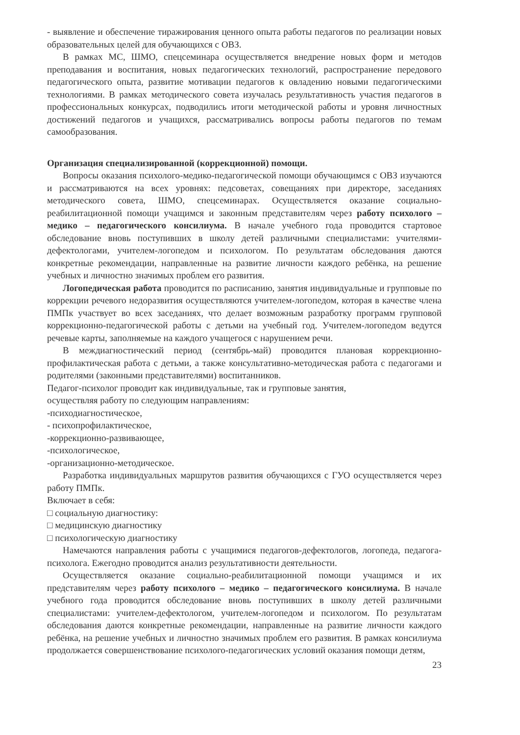- выявление и обеспечение тиражирования ценного опыта работы педагогов по реализации новых образовательных целей для обучающихся с ОВЗ.
В рамках МС, ШМО, спецсеминара осуществляется внедрение новых форм и методов преподавания и воспитания, новых педагогических технологий, распространение передового педагогического опыта, развитие мотивации педагогов к овладению новыми педагогическими технологиями. В рамках методического совета изучалась результативность участия педагогов в профессиональных конкурсах, подводились итоги методической работы и уровня личностных достижений педагогов и учащихся, рассматривались вопросы работы педагогов по темам самообразования.
Организация специализированной (коррекционной) помощи.
Вопросы оказания психолого-медико-педагогической помощи обучающимся с ОВЗ изучаются и рассматриваются на всех уровнях: педсоветах, совещаниях при директоре, заседаниях методического совета, ШМО, спецсеминарах. Осуществляется оказание социально-реабилитационной помощи учащимся и законным представителям через работу психолого – медико – педагогического консилиума. В начале учебного года проводится стартовое обследование вновь поступивших в школу детей различными специалистами: учителями-дефектологами, учителем-логопедом и психологом. По результатам обследования даются конкретные рекомендации, направленные на развитие личности каждого ребёнка, на решение учебных и личностно значимых проблем его развития.
Логопедическая работа проводится по расписанию, занятия индивидуальные и групповые по коррекции речевого недоразвития осуществляются учителем-логопедом, которая в качестве члена ПМПк участвует во всех заседаниях, что делает возможным разработку программ групповой коррекционно-педагогической работы с детьми на учебный год. Учителем-логопедом ведутся речевые карты, заполняемые на каждого учащегося с нарушением речи.
В междиагностический период (сентябрь-май) проводится плановая коррекционно-профилактическая работа с детьми, а также консультативно-методическая работа с педагогами и родителями (законными представителями) воспитанников.
Педагог-психолог проводит как индивидуальные, так и групповые занятия,
осуществляя работу по следующим направлениям:
-психодиагностическое,
- психопрофилактическое,
-коррекционно-развивающее,
-психологическое,
-организационно-методическое.
Разработка индивидуальных маршрутов развития обучающихся с ГУО осуществляется через работу ПМПк.
Включает в себя:
□ социальную диагностику:
□ медицинскую диагностику
□ психологическую диагностику
Намечаются направления работы с учащимися педагогов-дефектологов, логопеда, педагога-психолога. Ежегодно проводится анализ результативности деятельности.
Осуществляется оказание социально-реабилитационной помощи учащимся и их представителям через работу психолого – медико – педагогического консилиума. В начале учебного года проводится обследование вновь поступивших в школу детей различными специалистами: учителем-дефектологом, учителем-логопедом и психологом. По результатам обследования даются конкретные рекомендации, направленные на развитие личности каждого ребёнка, на решение учебных и личностно значимых проблем его развития. В рамках консилиума продолжается совершенствование психолого-педагогических условий оказания помощи детям,
23